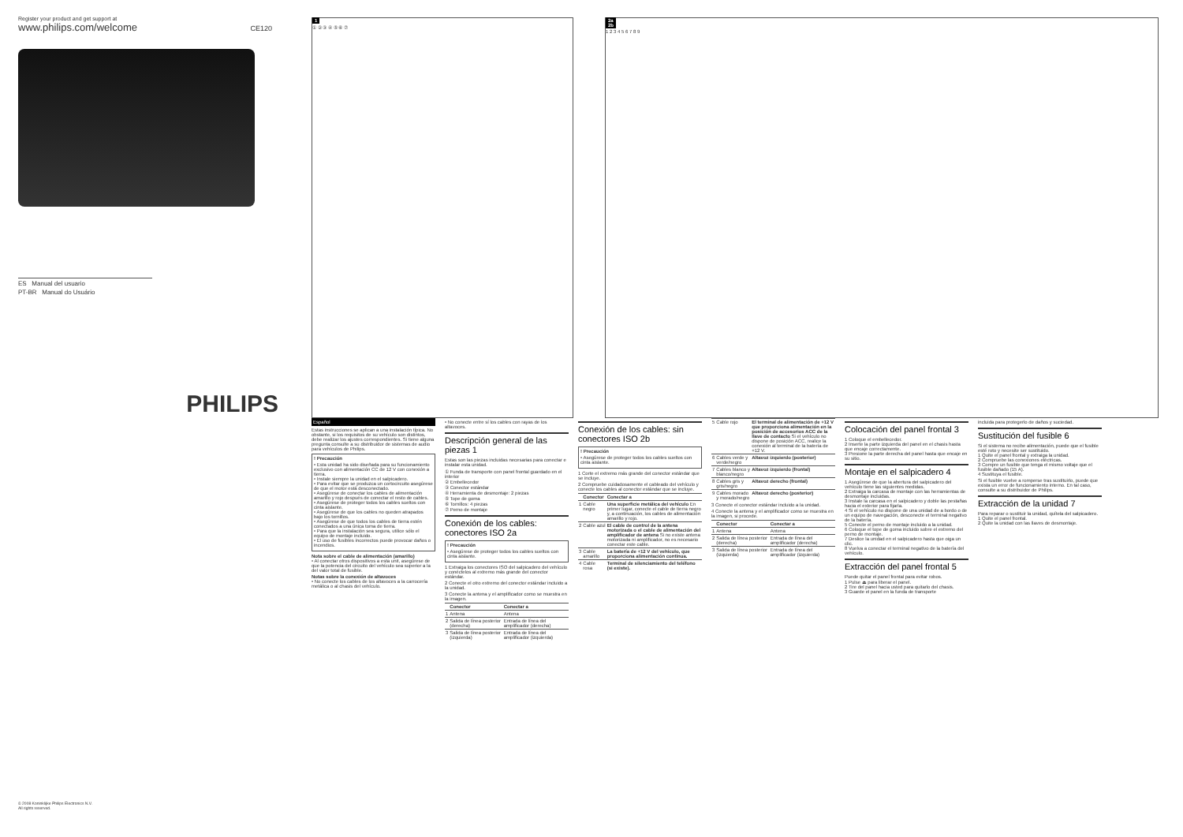Register your product and get support at
www.philips.com/welcome CE120
ES Manual del usuario
PT-BR Manual do Usuário
PHILIPS
1
① ② ③ ④ ⑤ ⑥ ⑦
2a
2b
1 2 3 4 5 6 7 8 9
© 2008 Koninklijke Philips Electronics N.V.
All rights reserved.
Español
Estas instrucciones se aplican a una instalación típica. No obstante, si los requisitos de su vehículo son distintos, debe realizar los ajustes correspondientes. Si tiene alguna pregunta consulte a su distribuidor de sistemas de audio para vehículos de Philips.
! Precaución
• Esta unidad ha sido diseñada para su funcionamiento exclusivo con alimentación CC de 12 V con conexión a tierra.
• Instale siempre la unidad en el salpicadero.
• Para evitar que se produzca un cortocircuito asegúrese de que el motor está desconectado.
• Asegúrese de conectar los cables de alimentación amarillo y rojo después de conectar el resto de cables.
• Asegúrese de proteger todos los cables sueltos con cinta aislante.
• Asegúrese de que los cables no queden atrapados bajo los tornillos.
• Asegúrese de que todos los cables de tierra estén conectados a una única toma de tierra.
• Para que la instalación sea segura, utilice sólo el equipo de montaje incluido.
• El uso de fusibles incorrectos puede provocar daños o incendios.
Nota sobre el cable de alimentación (amarillo)
• Al conectar otros dispositivos a esta unit, asegúrese de que la potencia del circuito del vehículo sea superior a la del valor total de fusible.
Notas sobre la conexión de altavoces
• No conecte los cables de los altavoces a la carrocería metálica o al chasis del vehículo.
• No conecte entre sí los cables con rayas de los altavoces.
Descripción general de las piezas 1
Estas son las piezas incluidas necesarias para conectar e instalar esta unidad.
① Funda de transporte con panel frontal guardado en el interior
② Embellecedor
③ Conector estándar
④ Herramienta de desmontaje: 2 piezas
⑤ Tope de goma
⑥ Tornillos: 4 piezas
⑦ Perno de montaje
Conexión de los cables: conectores ISO 2a
! Precaución
• Asegúrese de proteger todos los cables sueltos con cinta aislante.
1 Extraiga los conectores ISO del salpicadero del vehículo y conéctelos al extremo más grande del conector estándar.
2 Conecte el otro extremo del conector estándar incluido a la unidad.
3 Conecte la antena y el amplificador como se muestra en la imagen.
| | Conector | Conectar a |
| --- | --- | --- |
| 1 | Antena | Antena |
| 2 | Salida de línea posterior (derecha) | Entrada de línea del amplificador (derecha) |
| 3 | Salida de línea posterior (izquierda) | Entrada de línea del amplificador (izquierda) |
Conexión de los cables: sin conectores ISO 2b
! Precaución
• Asegúrese de proteger todos los cables sueltos con cinta aislante.
1 Corte el extremo más grande del conector estándar que se incluye.
2 Compruebe cuidadosamente el cableado del vehículo y conecte los cables al conector estándar que se incluye.
| | Conector | Conectar a |
| --- | --- | --- |
| 1 | Cable negro | Una superficie metálica del vehículo En primer lugar, conecte el cable de tierra negro y, a continuación, los cables de alimentación amarillo y rojo. |
| 2 | Cable azul | El cable de control de la antena motorizada o el cable de alimentación del amplificador de antena Si no existe antena motorizada ni amplificador, no es necesario conectar este cable. |
| 3 | Cable amarillo | La batería de +12 V del vehículo, que proporciona alimentación continua. |
| 4 | Cable rosa | Terminal de silenciamiento del teléfono (si existe). |
| 5 | Cable rojo | El terminal de alimentación de +12 V que proporciona alimentación en la posición de accesorios ACC de la llave de contacto Si el vehículo no dispone de posición ACC, realice la conexión al terminal de la batería de +12 V. |
| 6 | Cables verde y verde/negro | Altavoz izquierdo (posterior) |
| 7 | Cables blanco y blanco/negro | Altavoz izquierdo (frontal) |
| 8 | Cables gris y gris/negro | Altavoz derecho (frontal) |
| 9 | Cables morado y morado/negro | Altavoz derecho (posterior) |
3 Conecte el conector estándar incluido a la unidad.
4 Conecte la antena y el amplificador como se muestra en la imagen, si procede.
| | Conector | Conectar a |
| --- | --- | --- |
| 1 | Antena | Antena |
| 2 | Salida de línea posterior (derecha) | Entrada de línea del amplificador (derecha) |
| 3 | Salida de línea posterior (izquierda) | Entrada de línea del amplificador (izquierda) |
Colocación del panel frontal 3
1 Coloque el embellecedor.
2 Inserte la parte izquierda del panel en el chasis hasta que encaje correctamente.
3 Presione la parte derecha del panel hasta que encaje en su sitio.
Montaje en el salpicadero 4
1 Asegúrese de que la abertura del salpicadero del vehículo tiene las siguientes medidas.
2 Extraiga la carcasa de montaje con las herramientas de desmontaje incluidas.
3 Instale la carcasa en el salpicadero y doble las pestañas hacia el exterior para fijarla.
4 Si el vehículo no dispone de una unidad de a bordo o de un equipo de navegación, desconecte el terminal negativo de la batería.
5 Conecte el perno de montaje incluido a la unidad.
6 Coloque el tope de goma incluido sobre el extremo del perno de montaje.
7 Deslice la unidad en el salpicadero hasta que oiga un clic.
8 Vuelva a conectar el terminal negativo de la batería del vehículo.
Extracción del panel frontal 5
Puede quitar el panel frontal para evitar robos.
1 Pulse ⏏ para liberar el panel.
2 Tire del panel hacia usted para quitarlo del chasis.
3 Guarde el panel en la funda de transporte
incluida para protegerlo de daños y suciedad.
Sustitución del fusible 6
Si el sistema no recibe alimentación, puede que el fusible esté roto y necesite ser sustituido.
1 Quite el panel frontal y extraiga la unidad.
2 Compruebe las conexiones eléctricas.
3 Compre un fusible que tenga el mismo voltaje que el fusible dañado (15 A).
4 Sustituya el fusible.
Si el fusible vuelve a romperse tras sustituirlo, puede que exista un error de funcionamiento interno. En tal caso, consulte a su distribuidor de Philips.
Extracción de la unidad 7
Para reparar o sustituir la unidad, quítela del salpicadero.
1 Quite el panel frontal.
2 Quite la unidad con las llaves de desmontaje.